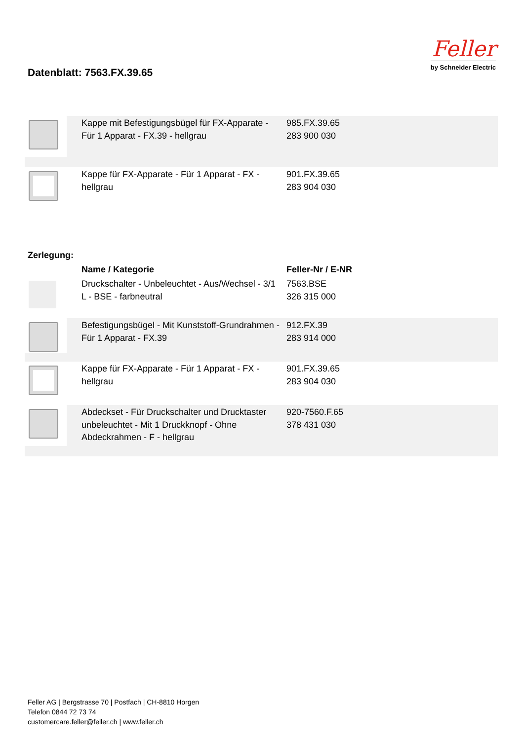Datenblatt: 7563.FX.39.65
Feller
by Schneider Electric
| | Kappe mit Befestigungsbügel für FX-Apparate - Für 1 Apparat - FX.39 - hellgrau | 985.FX.39.65 283 900 030 |
| | Kappe für FX-Apparate - Für 1 Apparat - FX - hellgrau | 901.FX.39.65 283 904 030 |
Zerlegung:
| | Name / Kategorie | Feller-Nr / E-NR |
| | Druckschalter - Unbeleuchtet - Aus/Wechsel - 3/1 L - BSE - farbneutral | 7563.BSE 326 315 000 |
| | Befestigungsbügel - Mit Kunststoff-Grundrahmen - Für 1 Apparat - FX.39 | 912.FX.39 283 914 000 |
| | Kappe für FX-Apparate - Für 1 Apparat - FX - hellgrau | 901.FX.39.65 283 904 030 |
| | Abdeckset - Für Druckschalter und Drucktaster unbeleuchtet - Mit 1 Druckknopf - Ohne Abdeckrahmen - F - hellgrau | 920-7560.F.65 378 431 030 |
Feller AG | Bergstrasse 70 | Postfach | CH-8810 Horgen
Telefon 0844 72 73 74
customercare.feller@feller.ch | www.feller.ch